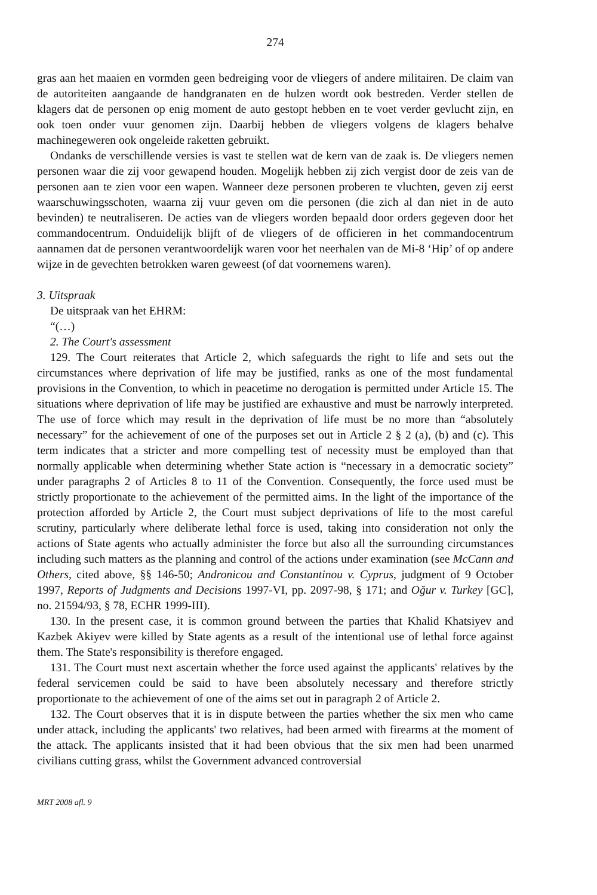274
gras aan het maaien en vormden geen bedreiging voor de vliegers of andere militairen. De claim van de autoriteiten aangaande de handgranaten en de hulzen wordt ook bestreden. Verder stellen de klagers dat de personen op enig moment de auto gestopt hebben en te voet verder gevlucht zijn, en ook toen onder vuur genomen zijn. Daarbij hebben de vliegers volgens de klagers behalve machinegeweren ook ongeleide raketten gebruikt.
Ondanks de verschillende versies is vast te stellen wat de kern van de zaak is. De vliegers nemen personen waar die zij voor gewapend houden. Mogelijk hebben zij zich vergist door de zeis van de personen aan te zien voor een wapen. Wanneer deze personen proberen te vluchten, geven zij eerst waarschuwingsschoten, waarna zij vuur geven om die personen (die zich al dan niet in de auto bevinden) te neutraliseren. De acties van de vliegers worden bepaald door orders gegeven door het commandocentrum. Onduidelijk blijft of de vliegers of de officieren in het commandocentrum aannamen dat de personen verantwoordelijk waren voor het neerhalen van de Mi-8 ‘Hip’ of op andere wijze in de gevechten betrokken waren geweest (of dat voornemens waren).
3. Uitspraak
De uitspraak van het EHRM:
“(…)
2. The Court's assessment
129. The Court reiterates that Article 2, which safeguards the right to life and sets out the circumstances where deprivation of life may be justified, ranks as one of the most fundamental provisions in the Convention, to which in peacetime no derogation is permitted under Article 15. The situations where deprivation of life may be justified are exhaustive and must be narrowly interpreted. The use of force which may result in the deprivation of life must be no more than “absolutely necessary” for the achievement of one of the purposes set out in Article 2 § 2 (a), (b) and (c). This term indicates that a stricter and more compelling test of necessity must be employed than that normally applicable when determining whether State action is “necessary in a democratic society” under paragraphs 2 of Articles 8 to 11 of the Convention. Consequently, the force used must be strictly proportionate to the achievement of the permitted aims. In the light of the importance of the protection afforded by Article 2, the Court must subject deprivations of life to the most careful scrutiny, particularly where deliberate lethal force is used, taking into consideration not only the actions of State agents who actually administer the force but also all the surrounding circumstances including such matters as the planning and control of the actions under examination (see McCann and Others, cited above, §§ 146-50; Andronicou and Constantinou v. Cyprus, judgment of 9 October 1997, Reports of Judgments and Decisions 1997-VI, pp. 2097-98, § 171; and Oğur v. Turkey [GC], no. 21594/93, § 78, ECHR 1999-III).
130. In the present case, it is common ground between the parties that Khalid Khatsiyev and Kazbek Akiyev were killed by State agents as a result of the intentional use of lethal force against them. The State's responsibility is therefore engaged.
131. The Court must next ascertain whether the force used against the applicants' relatives by the federal servicemen could be said to have been absolutely necessary and therefore strictly proportionate to the achievement of one of the aims set out in paragraph 2 of Article 2.
132. The Court observes that it is in dispute between the parties whether the six men who came under attack, including the applicants' two relatives, had been armed with firearms at the moment of the attack. The applicants insisted that it had been obvious that the six men had been unarmed civilians cutting grass, whilst the Government advanced controversial
MRT 2008 afl. 9